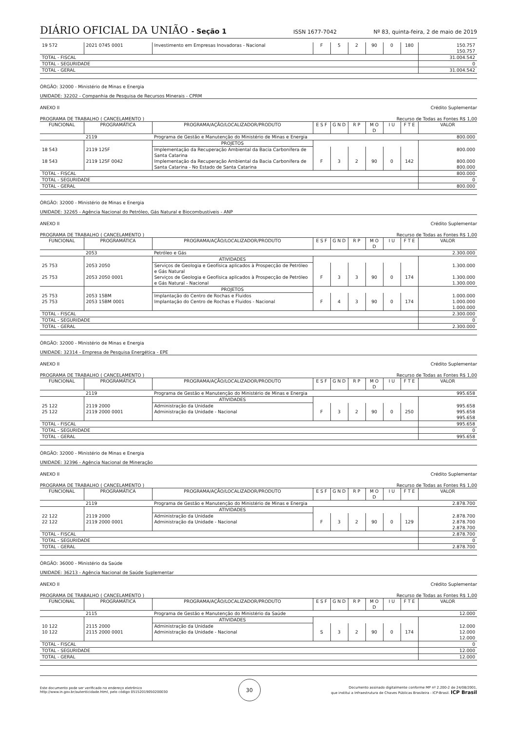DIÁRIO OFICIAL DA UNIÃO - Seção 1
ISSN 1677-7042 Nº 83, quinta-feira, 2 de maio de 2019
| 19 572 | 2021 0745 0001 | Investimento em Empresas Inovadoras - Nacional | F | 5 | 2 | 90 | 0 | 180 | 150.757 150.757 |
| TOTAL - FISCAL | | | | | | | | | 31.004.542 |
| TOTAL - SEGURIDADE | | | | | | | | | 0 |
| TOTAL - GERAL | | | | | | | | | 31.004.542 |
ÓRGÃO: 32000 - Ministério de Minas e Energia
UNIDADE: 32202 - Companhia de Pesquisa de Recursos Minerais - CPRM
ANEXO II Crédito Suplementar
PROGRAMA DE TRABALHO ( CANCELAMENTO ) Recurso de Todas as Fontes R$ 1,00
| FUNCIONAL | PROGRAMÁTICA | PROGRAMA/AÇÃO/LOCALIZADOR/PRODUTO | E S F | G N D | R P | M O D | I U | F T E | VALOR |
| --- | --- | --- | --- | --- | --- | --- | --- | --- | --- |
| | 2119 | Programa de Gestão e Manutenção do Ministério de Minas e Energia | | | | | | | 800.000 |
| | | PROJETOS | | | | | | | |
| 18 543 | 2119 125F | Implementação da Recuperação Ambiental da Bacia Carbonífera de Santa Catarina | | | | | | | 800.000 |
| 18 543 | 2119 125F 0042 | Implementação da Recuperação Ambiental da Bacia Carbonífera de Santa Catarina - No Estado de Santa Catarina | F | 3 | 2 | 90 | 0 | 142 | 800.000 800.000 |
| TOTAL - FISCAL | | | | | | | | | 800.000 |
| TOTAL - SEGURIDADE | | | | | | | | | 0 |
| TOTAL - GERAL | | | | | | | | | 800.000 |
ÓRGÃO: 32000 - Ministério de Minas e Energia
UNIDADE: 32265 - Agência Nacional do Petróleo, Gás Natural e Biocombustíveis - ANP
ANEXO II Crédito Suplementar
PROGRAMA DE TRABALHO ( CANCELAMENTO ) Recurso de Todas as Fontes R$ 1,00
| FUNCIONAL | PROGRAMÁTICA | PROGRAMA/AÇÃO/LOCALIZADOR/PRODUTO | E S F | G N D | R P | M O D | I U | F T E | VALOR |
| --- | --- | --- | --- | --- | --- | --- | --- | --- | --- |
| | 2053 | Petróleo e Gás | | | | | | | 2.300.000 |
| | | ATIVIDADES | | | | | | | |
| 25 753 | 2053 2050 | Serviços de Geologia e Geofísica aplicados à Prospecção de Petróleo e Gás Natural | | | | | | | 1.300.000 |
| 25 753 | 2053 2050 0001 | Serviços de Geologia e Geofísica aplicados à Prospecção de Petróleo e Gás Natural - Nacional | F | 3 | 3 | 90 | 0 | 174 | 1.300.000 1.300.000 |
| | | PROJETOS | | | | | | | |
| 25 753 | 2053 15BM | Implantação do Centro de Rochas e Fluidos | | | | | | | 1.000.000 |
| 25 753 | 2053 15BM 0001 | Implantação do Centro de Rochas e Fluidos - Nacional | F | 4 | 3 | 90 | 0 | 174 | 1.000.000 1.000.000 |
| TOTAL - FISCAL | | | | | | | | | 2.300.000 |
| TOTAL - SEGURIDADE | | | | | | | | | 0 |
| TOTAL - GERAL | | | | | | | | | 2.300.000 |
ÓRGÃO: 32000 - Ministério de Minas e Energia
UNIDADE: 32314 - Empresa de Pesquisa Energética - EPE
ANEXO II Crédito Suplementar
PROGRAMA DE TRABALHO ( CANCELAMENTO ) Recurso de Todas as Fontes R$ 1,00
| FUNCIONAL | PROGRAMÁTICA | PROGRAMA/AÇÃO/LOCALIZADOR/PRODUTO | E S F | G N D | R P | M O D | I U | F T E | VALOR |
| --- | --- | --- | --- | --- | --- | --- | --- | --- | --- |
| | 2119 | Programa de Gestão e Manutenção do Ministério de Minas e Energia | | | | | | | 995.658 |
| | | ATIVIDADES | | | | | | | |
| 25 122 | 2119 2000 | Administração da Unidade | | | | | | | 995.658 |
| 25 122 | 2119 2000 0001 | Administração da Unidade - Nacional | F | 3 | 2 | 90 | 0 | 250 | 995.658 995.658 |
| TOTAL - FISCAL | | | | | | | | | 995.658 |
| TOTAL - SEGURIDADE | | | | | | | | | 0 |
| TOTAL - GERAL | | | | | | | | | 995.658 |
ÓRGÃO: 32000 - Ministério de Minas e Energia
UNIDADE: 32396 - Agência Nacional de Mineração
ANEXO II Crédito Suplementar
PROGRAMA DE TRABALHO ( CANCELAMENTO ) Recurso de Todas as Fontes R$ 1,00
| FUNCIONAL | PROGRAMÁTICA | PROGRAMA/AÇÃO/LOCALIZADOR/PRODUTO | E S F | G N D | R P | M O D | I U | F T E | VALOR |
| --- | --- | --- | --- | --- | --- | --- | --- | --- | --- |
| | 2119 | Programa de Gestão e Manutenção do Ministério de Minas e Energia | | | | | | | 2.878.700 |
| | | ATIVIDADES | | | | | | | |
| 22 122 | 2119 2000 | Administração da Unidade | | | | | | | 2.878.700 |
| 22 122 | 2119 2000 0001 | Administração da Unidade - Nacional | F | 3 | 2 | 90 | 0 | 129 | 2.878.700 2.878.700 |
| TOTAL - FISCAL | | | | | | | | | 2.878.700 |
| TOTAL - SEGURIDADE | | | | | | | | | 0 |
| TOTAL - GERAL | | | | | | | | | 2.878.700 |
ÓRGÃO: 36000 - Ministério da Saúde
UNIDADE: 36213 - Agência Nacional de Saúde Suplementar
ANEXO II Crédito Suplementar
PROGRAMA DE TRABALHO ( CANCELAMENTO ) Recurso de Todas as Fontes R$ 1,00
| FUNCIONAL | PROGRAMÁTICA | PROGRAMA/AÇÃO/LOCALIZADOR/PRODUTO | E S F | G N D | R P | M O D | I U | F T E | VALOR |
| --- | --- | --- | --- | --- | --- | --- | --- | --- | --- |
| | 2115 | Programa de Gestão e Manutenção do Ministério da Saúde | | | | | | | 12.000 |
| | | ATIVIDADES | | | | | | | |
| 10 122 | 2115 2000 | Administração da Unidade | | | | | | | 12.000 |
| 10 122 | 2115 2000 0001 | Administração da Unidade - Nacional | S | 3 | 2 | 90 | 0 | 174 | 12.000 12.000 |
| TOTAL - FISCAL | | | | | | | | | 0 |
| TOTAL - SEGURIDADE | | | | | | | | | 12.000 |
| TOTAL - GERAL | | | | | | | | | 12.000 |
Este documento pode ser verificado no endereço eletrônico
http://www.in.gov.br/autenticidade.html, pelo código 05152019050200030
30
Documento assinado digitalmente conforme MP nº 2.200-2 de 24/08/2001,
que institui a Infraestrutura de Chaves Públicas Brasileira - ICP-Brasil. ICP Brasil